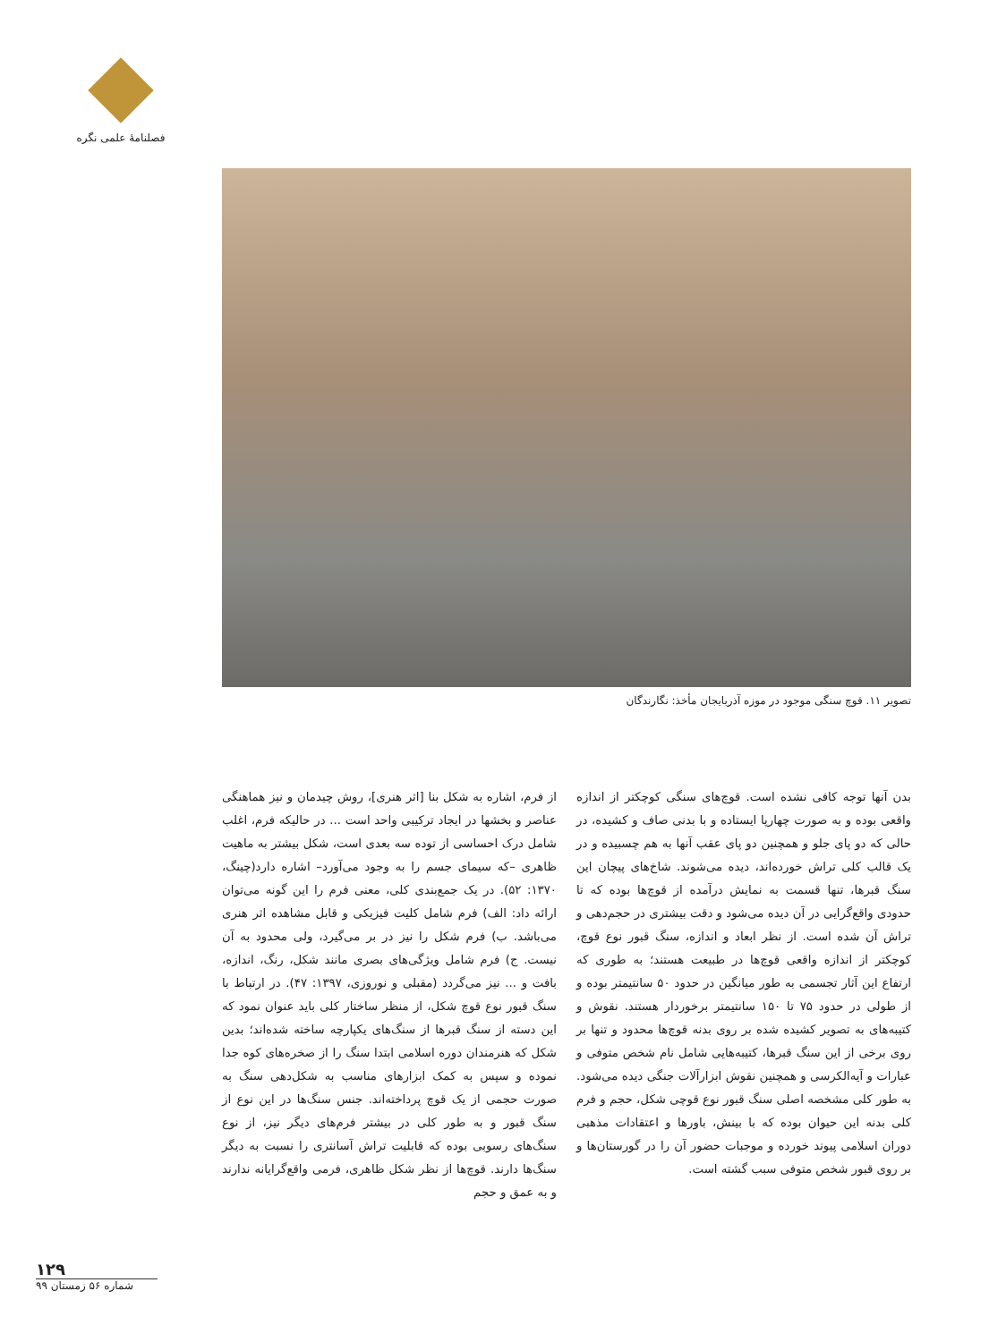فصلنامهٔ علمی نگره
تصویر ۱۱. قوچ سنگی موجود در موزه آذربایجان مأخذ: نگارندگان
از فرم، اشاره به شکل بنا [اثر هنری]، روش چیدمان و نیز هماهنگی عناصر و بخشها در ایجاد ترکیبی واحد است ... در حالیکه فرم، اغلب شامل درک احساسی از توده سه بعدی است، شکل بیشتر به ماهیت ظاهری –که سیمای جسم را به وجود می‌آورد– اشاره دارد(چینگ، ۱۳۷۰: ۵۲). در یک جمع‌بندی کلی، معنی فرم را این گونه می‌توان ارائه داد: الف) فرم شامل کلیت فیزیکی و قابل مشاهده اثر هنری می‌باشد. ب) فرم شکل را نیز در بر می‌گیرد، ولی محدود به آن نیست. ج) فرم شامل ویژگی‌های بصری مانند شکل، رنگ، اندازه، بافت و ... نیز می‌گردد (مقبلی و نوروزی، ۱۳۹۷: ۴۷). در ارتباط با سنگ قبور نوع قوچ شکل، از منظر ساختار کلی باید عنوان نمود که این دسته از سنگ قبرها از سنگ‌های یکپارچه ساخته شده‌اند؛ بدین شکل که هنرمندان دوره اسلامی ابتدا سنگ را از صخره‌های کوه جدا نموده و سپس به کمک ابزارهای مناسب به شکل‌دهی سنگ به صورت حجمی از یک قوچ پرداخته‌اند. جنس سنگ‌ها در این نوع از سنگ قبور و به طور کلی در بیشتر فرم‌های دیگر نیز، از نوع سنگ‌های رسوبی بوده که قابلیت تراش آسانتری را نسبت به دیگر سنگ‌ها دارند. قوچ‌ها از نظر شکل ظاهری، فرمی واقع‌گرایانه ندارند و به عمق و حجم
بدن آنها توجه کافی نشده است. قوچ‌های سنگی کوچکتر از اندازه واقعی بوده و به صورت چهارپا ایستاده و با بدنی صاف و کشیده، در حالی که دو پای جلو و همچنین دو پای عقب آنها به هم چسبیده و در یک قالب کلی تراش خورده‌اند، دیده می‌شوند. شاخ‌های پیچان این سنگ قبرها، تنها قسمت به نمایش درآمده از قوچ‌ها بوده که تا حدودی واقع‌گرایی در آن دیده می‌شود و دقت بیشتری در حجم‌دهی و تراش آن شده است. از نظر ابعاد و اندازه، سنگ قبور نوع قوچ، کوچکتر از اندازه واقعی قوچ‌ها در طبیعت هستند؛ به طوری که ارتفاع این آثار تجسمی به طور میانگین در حدود ۵۰ سانتیمتر بوده و از طولی در حدود ۷۵ تا ۱۵۰ سانتیمتر برخوردار هستند. نقوش و کتیبه‌های به تصویر کشیده شده بر روی بدنه قوچ‌ها محدود و تنها بر روی برخی از این سنگ قبرها، کتیبه‌هایی شامل نام شخص متوفی و عبارات و آیه‌الکرسی و همچنین نقوش ابزارآلات جنگی دیده می‌شود. به طور کلی مشخصه اصلی سنگ قبور نوع قوچی شکل، حجم و فرم کلی بدنه این حیوان بوده که با بینش، باورها و اعتقادات مذهبی دوران اسلامی پیوند خورده و موجبات حضور آن را در گورستان‌ها و بر روی قبور شخص متوفی سبب گشته است.
۱۲۹
شماره ۵۶ زمستان ۹۹